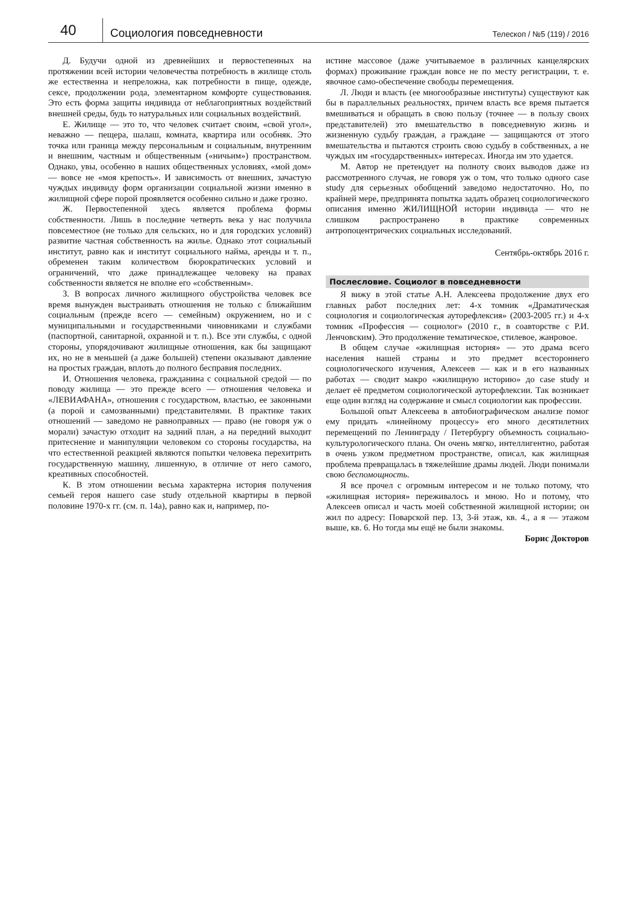40
Социология повседневности
Телескоп / №5 (119) / 2016
Д. Будучи одной из древнейших и первостепенных на протяжении всей истории человечества потребность в жилище столь же естественна и непреложна, как потребности в пище, одежде, сексе, продолжении рода, элементарном комфорте существования. Это есть форма защиты индивида от неблагоприятных воздействий внешней среды, будь то натуральных или социальных воздействий.
Е. Жилище — это то, что человек считает своим, «свой угол», неважно — пещера, шалаш, комната, квартира или особняк. Это точка или граница между персональным и социальным, внутренним и внешним, частным и общественным («ничьим») пространством. Однако, увы, особенно в наших общественных условиях, «мой дом» — вовсе не «моя крепость». И зависимость от внешних, зачастую чуждых индивиду форм организации социальной жизни именно в жилищной сфере порой проявляется особенно сильно и даже грозно.
Ж. Первостепенной здесь является проблема формы собственности. Лишь в последние четверть века у нас получила повсеместное (не только для сельских, но и для городских условий) развитие частная собственность на жилье. Однако этот социальный институт, равно как и институт социального найма, аренды и т. п., обременен таким количеством бюрократических условий и ограничений, что даже принадлежащее человеку на правах собственности является не вполне его «собственным».
З. В вопросах личного жилищного обустройства человек все время вынужден выстраивать отношения не только с ближайшим социальным (прежде всего — семейным) окружением, но и с муниципальными и государственными чиновниками и службами (паспортной, санитарной, охранной и т. п.). Все эти службы, с одной стороны, упорядочивают жилищные отношения, как бы защищают их, но не в меньшей (а даже большей) степени оказывают давление на простых граждан, вплоть до полного бесправия последних.
И. Отношения человека, гражданина с социальной средой — по поводу жилища — это прежде всего — отношения человека и «ЛЕВИАФАНА», отношения с государством, властью, ее законными (а порой и самозванными) представителями. В практике таких отношений — заведомо не равноправных — право (не говоря уж о морали) зачастую отходит на задний план, а на передний выходит притеснение и манипуляции человеком со стороны государства, на что естественной реакцией являются попытки человека перехитрить государственную машину, лишенную, в отличие от него самого, креативных способностей.
К. В этом отношении весьма характерна история получения семьей героя нашего case study отдельной квартиры в первой половине 1970-х гг. (см. п. 14а), равно как и, например, по-
истине массовое (даже учитываемое в различных канцелярских формах) проживание граждан вовсе не по месту регистрации, т. е. явочное само-обеспечение свободы перемещения.
Л. Люди и власть (ее многообразные институты) существуют как бы в параллельных реальностях, причем власть все время пытается вмешиваться и обращать в свою пользу (точнее — в пользу своих представителей) это вмешательство в повседневную жизнь и жизненную судьбу граждан, а граждане — защищаются от этого вмешательства и пытаются строить свою судьбу в собственных, а не чуждых им «государственных» интересах. Иногда им это удается.
М. Автор не претендует на полноту своих выводов даже из рассмотренного случая, не говоря уж о том, что только одного case study для серьезных обобщений заведомо недостаточно. Но, по крайней мере, предпринята попытка задать образец социологического описания именно ЖИЛИЩНОЙ истории индивида — что не слишком распространено в практике современных антропоцентрических социальных исследований.
Сентябрь-октябрь 2016 г.
Послесловие. Социолог в повседневности
Я вижу в этой статье А.Н. Алексеева продолжение двух его главных работ последних лет: 4-х томник «Драматическая социология и социологическая ауторефлексия» (2003-2005 гг.) и 4-х томник «Профессия — социолог» (2010 г., в соавторстве с Р.И. Ленчовским). Это продолжение тематическое, стилевое, жанровое.
В общем случае «жилищная история» — это драма всего населения нашей страны и это предмет всестороннего социологического изучения, Алексеев — как и в его названных работах — сводит макро «жилищную историю» до case study и делает её предметом социологической ауторефлексии. Так возникает еще один взгляд на содержание и смысл социологии как профессии.
Большой опыт Алексеева в автобиографическом анализе помог ему придать «линейному процессу» его много десятилетних перемещений по Ленинграду / Петербургу объемность социально-культурологического плана. Он очень мягко, интеллигентно, работая в очень узком предметном пространстве, описал, как жилищная проблема превращалась в тяжелейшие драмы людей. Люди понимали свою беспомощность.
Я все прочел с огромным интересом и не только потому, что «жилищная история» переживалось и мною. Но и потому, что Алексеев описал и часть моей собственной жилищной истории; он жил по адресу: Поварской пер. 13, 3-й этаж, кв. 4., а я — этажом выше, кв. 6. Но тогда мы ещё не были знакомы.
Борис Докторов